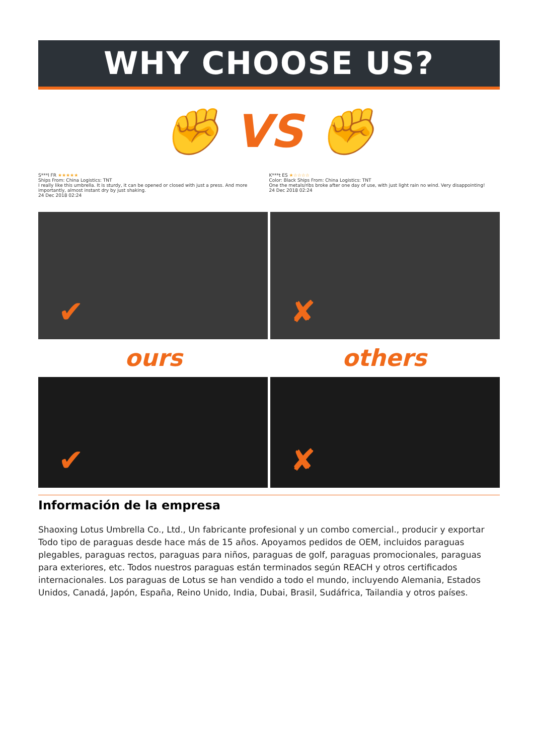WHY CHOOSE US?
✊ VS ✊
S***l FR ★★★★★
Ships From: China Logistics: TNT
I really like this umbrella. It is sturdy, it can be opened or closed with just a press. And more importantly, almost instant dry by just shaking.
24 Dec 2018 02:24
K***t ES ★☆☆☆☆
Color: Black Ships From: China Logistics: TNT
One the metals/ribs broke after one day of use, with just light rain no wind. Very disappointing!
24 Dec 2018 02:24
✔
✘
ours others
✔
✘
Información de la empresa
Shaoxing Lotus Umbrella Co., Ltd., Un fabricante profesional y un combo comercial., producir y exportar Todo tipo de paraguas desde hace más de 15 años. Apoyamos pedidos de OEM, incluidos paraguas plegables, paraguas rectos, paraguas para niños, paraguas de golf, paraguas promocionales, paraguas para exteriores, etc. Todos nuestros paraguas están terminados según REACH y otros certificados internacionales. Los paraguas de Lotus se han vendido a todo el mundo, incluyendo Alemania, Estados Unidos, Canadá, Japón, España, Reino Unido, India, Dubai, Brasil, Sudáfrica, Tailandia y otros países.